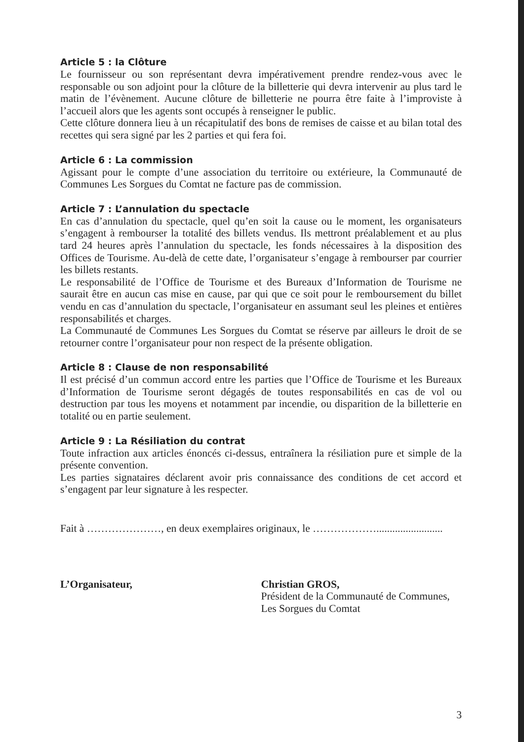Article 5 : la Clôture
Le fournisseur ou son représentant devra impérativement prendre rendez-vous avec le responsable ou son adjoint pour la clôture de la billetterie qui devra intervenir au plus tard le matin de l’évènement. Aucune clôture de billetterie ne pourra être faite à l’improviste à l’accueil alors que les agents sont occupés à renseigner le public.
Cette clôture donnera lieu à un récapitulatif des bons de remises de caisse et au bilan total des recettes qui sera signé par les 2 parties et qui fera foi.
Article 6 : La commission
Agissant pour le compte d’une association du territoire ou extérieure, la Communauté de Communes Les Sorgues du Comtat ne facture pas de commission.
Article 7 : L’annulation du spectacle
En cas d’annulation du spectacle, quel qu’en soit la cause ou le moment, les organisateurs s’engagent à rembourser la totalité des billets vendus. Ils mettront préalablement et au plus tard 24 heures après l’annulation du spectacle, les fonds nécessaires à la disposition des Offices de Tourisme. Au-delà de cette date, l’organisateur s’engage à rembourser par courrier les billets restants.
Le responsabilité de l’Office de Tourisme et des Bureaux d’Information de Tourisme ne saurait être en aucun cas mise en cause, par qui que ce soit pour le remboursement du billet vendu en cas d’annulation du spectacle, l’organisateur en assumant seul les pleines et entières responsabilités et charges.
La Communauté de Communes Les Sorgues du Comtat se réserve par ailleurs le droit de se retourner contre l’organisateur pour non respect de la présente obligation.
Article 8 : Clause de non responsabilité
Il est précisé d’un commun accord entre les parties que l’Office de Tourisme et les Bureaux d’Information de Tourisme seront dégagés de toutes responsabilités en cas de vol ou destruction par tous les moyens et notamment par incendie, ou disparition de la billetterie en totalité ou en partie seulement.
Article 9 : La Résiliation du contrat
Toute infraction aux articles énoncés ci-dessus, entraînera la résiliation pure et simple de la présente convention.
Les parties signataires déclarent avoir pris connaissance des conditions de cet accord et s’engagent par leur signature à les respecter.
Fait à …………………, en deux exemplaires originaux, le ……………….........................
L’Organisateur, Christian GROS,
Président de la Communauté de Communes,
Les Sorgues du Comtat
3